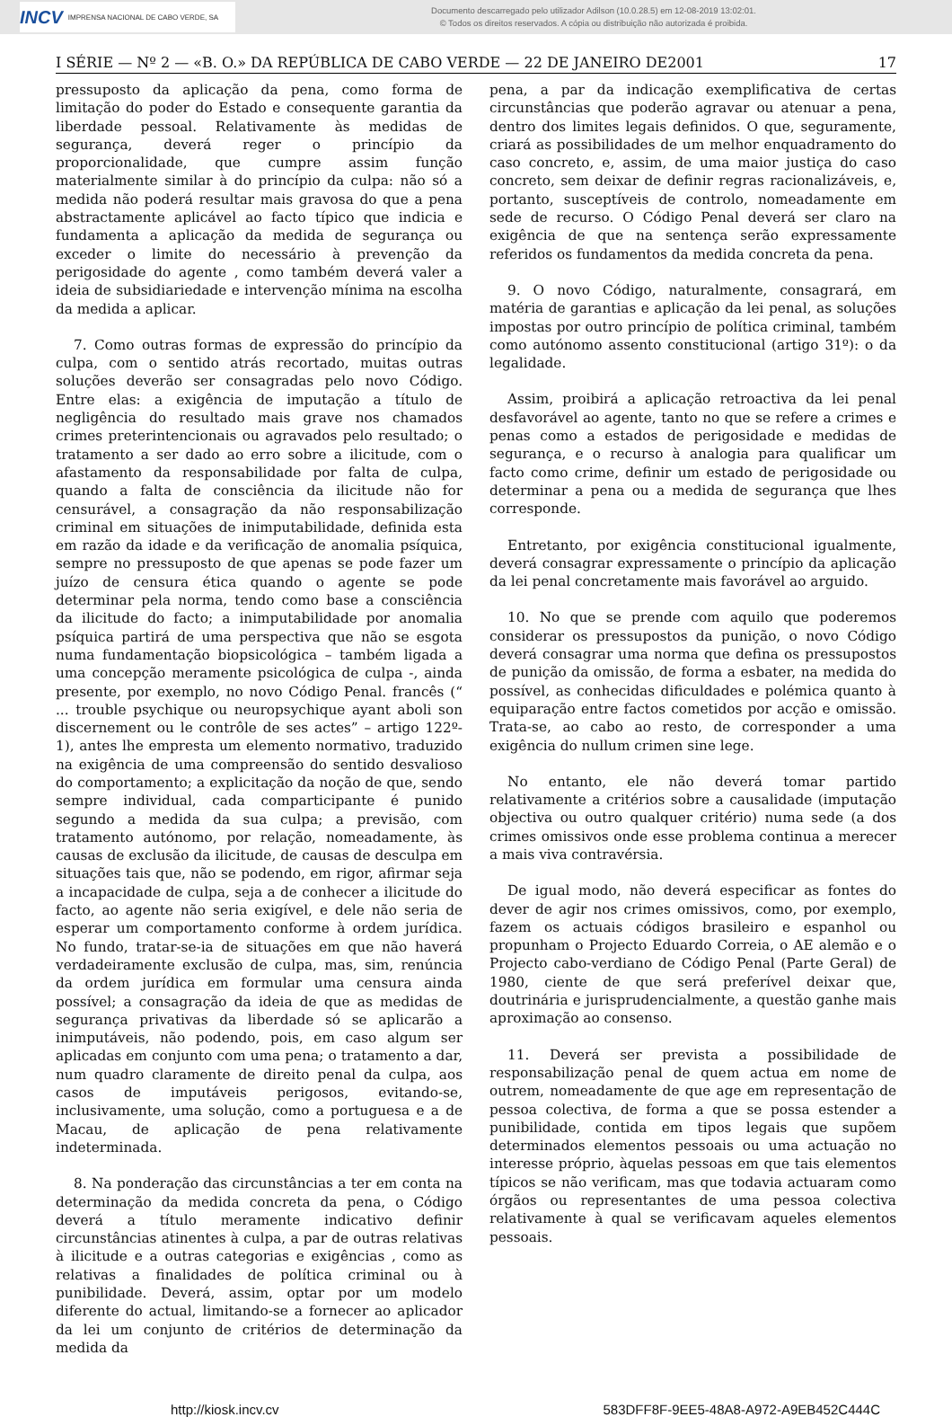INCV IMPRENSA NACIONAL DE CABO VERDE, SA
Documento descarregado pelo utilizador Adilson (10.0.28.5) em 12-08-2019 13:02:01.
© Todos os direitos reservados. A cópia ou distribuição não autorizada é proibida.
I SÉRIE — Nº 2 — «B. O.» DA REPÚBLICA DE CABO VERDE — 22 DE JANEIRO DE2001 17
pressuposto da aplicação da pena, como forma de limitação do poder do Estado e consequente garantia da liberdade pessoal. Relativamente às medidas de segurança, deverá reger o princípio da proporcionalidade, que cumpre assim função materialmente similar à do princípio da culpa: não só a medida não poderá resultar mais gravosa do que a pena abstractamente aplicável ao facto típico que indicia e fundamenta a aplicação da medida de segurança ou exceder o limite do necessário à prevenção da perigosidade do agente , como também deverá valer a ideia de subsidiariedade e intervenção mínima na escolha da medida a aplicar.
7. Como outras formas de expressão do princípio da culpa, com o sentido atrás recortado, muitas outras soluções deverão ser consagradas pelo novo Código. Entre elas: a exigência de imputação a título de negligência do resultado mais grave nos chamados crimes preterintencionais ou agravados pelo resultado; o tratamento a ser dado ao erro sobre a ilicitude, com o afastamento da responsabilidade por falta de culpa, quando a falta de consciência da ilicitude não for censurável, a consagração da não responsabilização criminal em situações de inimputabilidade, definida esta em razão da idade e da verificação de anomalia psíquica, sempre no pressuposto de que apenas se pode fazer um juízo de censura ética quando o agente se pode determinar pela norma, tendo como base a consciência da ilicitude do facto; a inimputabilidade por anomalia psíquica partirá de uma perspectiva que não se esgota numa fundamentação biopsicológica – também ligada a uma concepção meramente psicológica de culpa -, ainda presente, por exemplo, no novo Código Penal. francês (“ ... trouble psychique ou neuropsychique ayant aboli son discernement ou le contrôle de ses actes” – artigo 122º- 1), antes lhe empresta um elemento normativo, traduzido na exigência de uma compreensão do sentido desvalioso do comportamento; a explicitação da noção de que, sendo sempre individual, cada comparticipante é punido segundo a medida da sua culpa; a previsão, com tratamento autónomo, por relação, nomeadamente, às causas de exclusão da ilicitude, de causas de desculpa em situações tais que, não se podendo, em rigor, afirmar seja a incapacidade de culpa, seja a de conhecer a ilicitude do facto, ao agente não seria exigível, e dele não seria de esperar um comportamento conforme à ordem jurídica. No fundo, tratar-se-ia de situações em que não haverá verdadeiramente exclusão de culpa, mas, sim, renúncia da ordem jurídica em formular uma censura ainda possível; a consagração da ideia de que as medidas de segurança privativas da liberdade só se aplicarão a inimputáveis, não podendo, pois, em caso algum ser aplicadas em conjunto com uma pena; o tratamento a dar, num quadro claramente de direito penal da culpa, aos casos de imputáveis perigosos, evitando-se, inclusivamente, uma solução, como a portuguesa e a de Macau, de aplicação de pena relativamente indeterminada.
8. Na ponderação das circunstâncias a ter em conta na determinação da medida concreta da pena, o Código deverá a título meramente indicativo definir circunstâncias atinentes à culpa, a par de outras relativas à ilicitude e a outras categorias e exigências , como as relativas a finalidades de política criminal ou à punibilidade. Deverá, assim, optar por um modelo diferente do actual, limitando-se a fornecer ao aplicador da lei um conjunto de critérios de determinação da medida da
pena, a par da indicação exemplificativa de certas circunstâncias que poderão agravar ou atenuar a pena, dentro dos limites legais definidos. O que, seguramente, criará as possibilidades de um melhor enquadramento do caso concreto, e, assim, de uma maior justiça do caso concreto, sem deixar de definir regras racionalizáveis, e, portanto, susceptíveis de controlo, nomeadamente em sede de recurso. O Código Penal deverá ser claro na exigência de que na sentença serão expressamente referidos os fundamentos da medida concreta da pena.
9. O novo Código, naturalmente, consagrará, em matéria de garantias e aplicação da lei penal, as soluções impostas por outro princípio de política criminal, também como autónomo assento constitucional (artigo 31º): o da legalidade.
Assim, proibirá a aplicação retroactiva da lei penal desfavorável ao agente, tanto no que se refere a crimes e penas como a estados de perigosidade e medidas de segurança, e o recurso à analogia para qualificar um facto como crime, definir um estado de perigosidade ou determinar a pena ou a medida de segurança que lhes corresponde.
Entretanto, por exigência constitucional igualmente, deverá consagrar expressamente o princípio da aplicação da lei penal concretamente mais favorável ao arguido.
10. No que se prende com aquilo que poderemos considerar os pressupostos da punição, o novo Código deverá consagrar uma norma que defina os pressupostos de punição da omissão, de forma a esbater, na medida do possível, as conhecidas dificuldades e polémica quanto à equiparação entre factos cometidos por acção e omissão. Trata-se, ao cabo ao resto, de corresponder a uma exigência do nullum crimen sine lege.
No entanto, ele não deverá tomar partido relativamente a critérios sobre a causalidade (imputação objectiva ou outro qualquer critério) numa sede (a dos crimes omissivos onde esse problema continua a merecer a mais viva contravérsia.
De igual modo, não deverá especificar as fontes do dever de agir nos crimes omissivos, como, por exemplo, fazem os actuais códigos brasileiro e espanhol ou propunham o Projecto Eduardo Correia, o AE alemão e o Projecto cabo-verdiano de Código Penal (Parte Geral) de 1980, ciente de que será preferível deixar que, doutrinária e jurisprudencialmente, a questão ganhe mais aproximação ao consenso.
11. Deverá ser prevista a possibilidade de responsabilização penal de quem actua em nome de outrem, nomeadamente de que age em representação de pessoa colectiva, de forma a que se possa estender a punibilidade, contida em tipos legais que supõem determinados elementos pessoais ou uma actuação no interesse próprio, àquelas pessoas em que tais elementos típicos se não verificam, mas que todavia actuaram como órgãos ou representantes de uma pessoa colectiva relativamente à qual se verificavam aqueles elementos pessoais.
http://kiosk.incv.cv 583DFF8F-9EE5-48A8-A972-A9EB452C444C